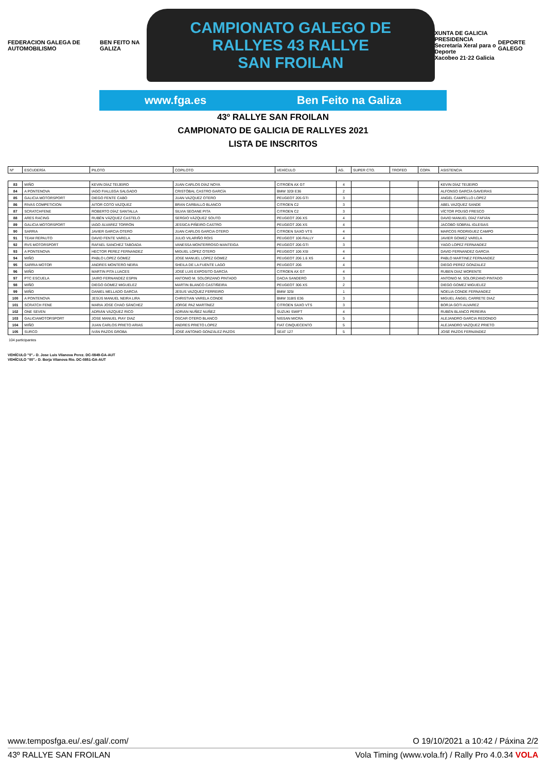FEDERACION GALEGA DE AUTOMOBILISMO
BEN FEITO NA GALIZA
CAMPIONATO GALEGO DE RALLYES 43 RALLYE
SAN FROILAN
XUNTA DE GALICIA
PRESIDENCIA
Secretaría Xeral para o Deporte
Xacobeo 21·22 Galicia
DEPORTE GALEGO
www.fga.es Ben Feito na Galiza
43º RALLYE SAN FROILAN
CAMPIONATO DE GALICIA DE RALLYES 2021
LISTA DE INSCRITOS
| Nº | ESCUDERÍA | PILOTO | COPILOTO | VEHÍCULO | AG. | SUPER CTO. | TROFEO | COPA | ASISTENCIA |
| --- | --- | --- | --- | --- | --- | --- | --- | --- | --- |
| 83 | MIÑO | KEVIN DÍAZ TEIJEIRO | JUAN CARLOS DÍAZ NOYA | CITROËN AX GT | 4 | | | | KEVIN DÍAZ TEIJEIRO |
| 84 | A PONTENOVA | IAGO FIALLEGA SALGADO | CRISTÓBAL CASTRO GARCÍA | BMW 320I E36 | 2 | | | | ALFONSO GARCÍA GAVEIRAS |
| 85 | GALICIA MOTORSPORT | DIEGO FENTE CABO | JUAN VAZQUEZ OTERO | PEUGEOT 205 GTI | 3 | | | | ANGEL CAMPELLO LOPEZ |
| 86 | RIVAS COMPETICION | AITOR COTO VAZQUEZ | BRAN CARBALLO BLANCO | CITROEN C2 | 3 | | | | ABEL VAZQUEZ SANDE |
| 87 | SCRATCHFENE | ROBERTO DÍAZ SANTALLA | SILVIA SEOANE PITA | CITROEN C2 | 3 | | | | VÍCTOR POUSO FRESCO |
| 88 | ARES RACING | RUBÉN VÁZQUEZ CASTELO | SERGIO VÁZQUEZ SOUTO | PEUGEOT 206 XS | 4 | | | | DAVID MANUEL DÍAZ FAFIÁN |
| 89 | GALICIA MOTORSPORT | IAGO ÁLVAREZ TORRÓN | JESSICA PIÑEIRO CASTRO | PEUGEOT 206 XS | 4 | | | | JACOBO SOBRAL IGLESIAS |
| 90 | SARRIA | JAVIER GARCIA OTERO | JUAN CARLOS GARCIA OTERO | CITROEN SAXO VTS | 4 | | | | MARCOS RODRIGUEZ CAMPO |
| 91 | TEAM REPAUTO | DAVID FENTE VARELA | JULIO VILARIÑO ROIS | PEUGEOT 106 RALLY | 4 | | | | JAVIER GOMEZ VARELA |
| 92 | RVS MOTORSPORT | RAFAEL SANCHEZ TABOADA | VANESSA MONTERROSO MANTEIGA | PEUGEOT 206 GTI | 3 | | | | YAGO LOPEZ FERNANDEZ |
| 93 | A PONTENOVA | HECTOR PEREZ FERNANDEZ | MIGUEL LOPEZ OTERO | PEUGEOT 106 XSI | 4 | | | | DAVID FERNANDEZ GARCIA |
| 94 | MIÑO | PABLO LOPEZ GOMEZ | JOSE MANUEL LOPEZ GOMEZ | PEUGEOT 206 1.6 XS | 4 | | | | PABLO MARTINEZ FERNANDEZ |
| 95 | SARRIA MOTOR | ANDRES MONTERO NEIRA | SHEILA DE LA FUENTE LAGO | PEUGEOT 206 | 4 | | | | DIEGO PEREZ GONZALEZ |
| 96 | MIÑO | MARTIN PITA LUACES | JOSÉ LUIS EXPOSITO GARCÍA | CITROEN AX GT | 4 | | | | RUBEN DIAZ MORENTE |
| 97 | PTC ESCUELA | JAIRO FERNANDEZ ESPIN | ANTONIO M. SOLORZANO PINTADO | DACIA SANDERO | 3 | | | | ANTONIO M. SOLORZANO PINTADO |
| 98 | MIÑO | DIEGO GOMEZ MIGUELEZ | MARTIN BLANCO CASTIÑEIRA | PEUGEOT 306 XS | 2 | | | | DIEGO GOMEZ MIGUELEZ |
| 99 | MIÑO | DANIEL MELLADO GARCIA | JESUS VAZQUEZ FERREIRO | BMW 325I | 1 | | | | NOELIA CONDE FERNANDEZ |
| 100 | A PONTENOVA | JESÚS MANUEL NEIRA LIRA | CHRISTIAN VARELA CONDE | BMW 318IS E36 | 3 | | | | MIGUEL ÁNGEL CARRETE DIAZ |
| 101 | SCRATCH FENE | MARIA JOSE CHAO SÁNCHEZ | JORGE PAZ MARTÍNEZ | CITROEN SAXO VTS | 3 | | | | BORJA GOTI ALVAREZ |
| 102 | ONE SEVEN | ADRIÁN VÁZQUEZ RICO | ADRIÁN NUÑEZ NUÑEZ | SUZUKI SWIFT | 4 | | | | RUBÉN BLANCO PEREIRA |
| 103 | GALICIAMOTORSPORT | JOSE MANUEL PIAY DIAZ | OSCAR OTERO BLANCO | NISSAN MICRA | 5 | | | | ALEJANDRO GARCIA REDONDO |
| 104 | MIÑO | JUAN CARLOS PRIETO ARIAS | ANDRES PRIETO LOPEZ | FIAT CINQUECENTO | 5 | | | | ALEJANDRO VAZQUEZ PRIETO |
| 105 | SURCO | IVÁN PAZOS GROBA | JOSÉ ANTONIO GONZÁLEZ PAZOS | SEAT 127 | 5 | | | | JOSÉ PAZOS FERNÁNDEZ |
104 participantes
VEHÍCULO "0".- D. Jose Luis Vilanova Perez. DC-0849-GA-AUT
VEHÍCULO "00".- D. Borja Vilanova Rio. DC-0851-GA-AUT
www.temposfga.eu/.es/.gal/.com/ O 19/10/2021 a 10:42 / Páxina 2/2
43º RALLYE SAN FROILAN Vola Timing (www.vola.fr) / Rally Pro 4.0.34 VOLA